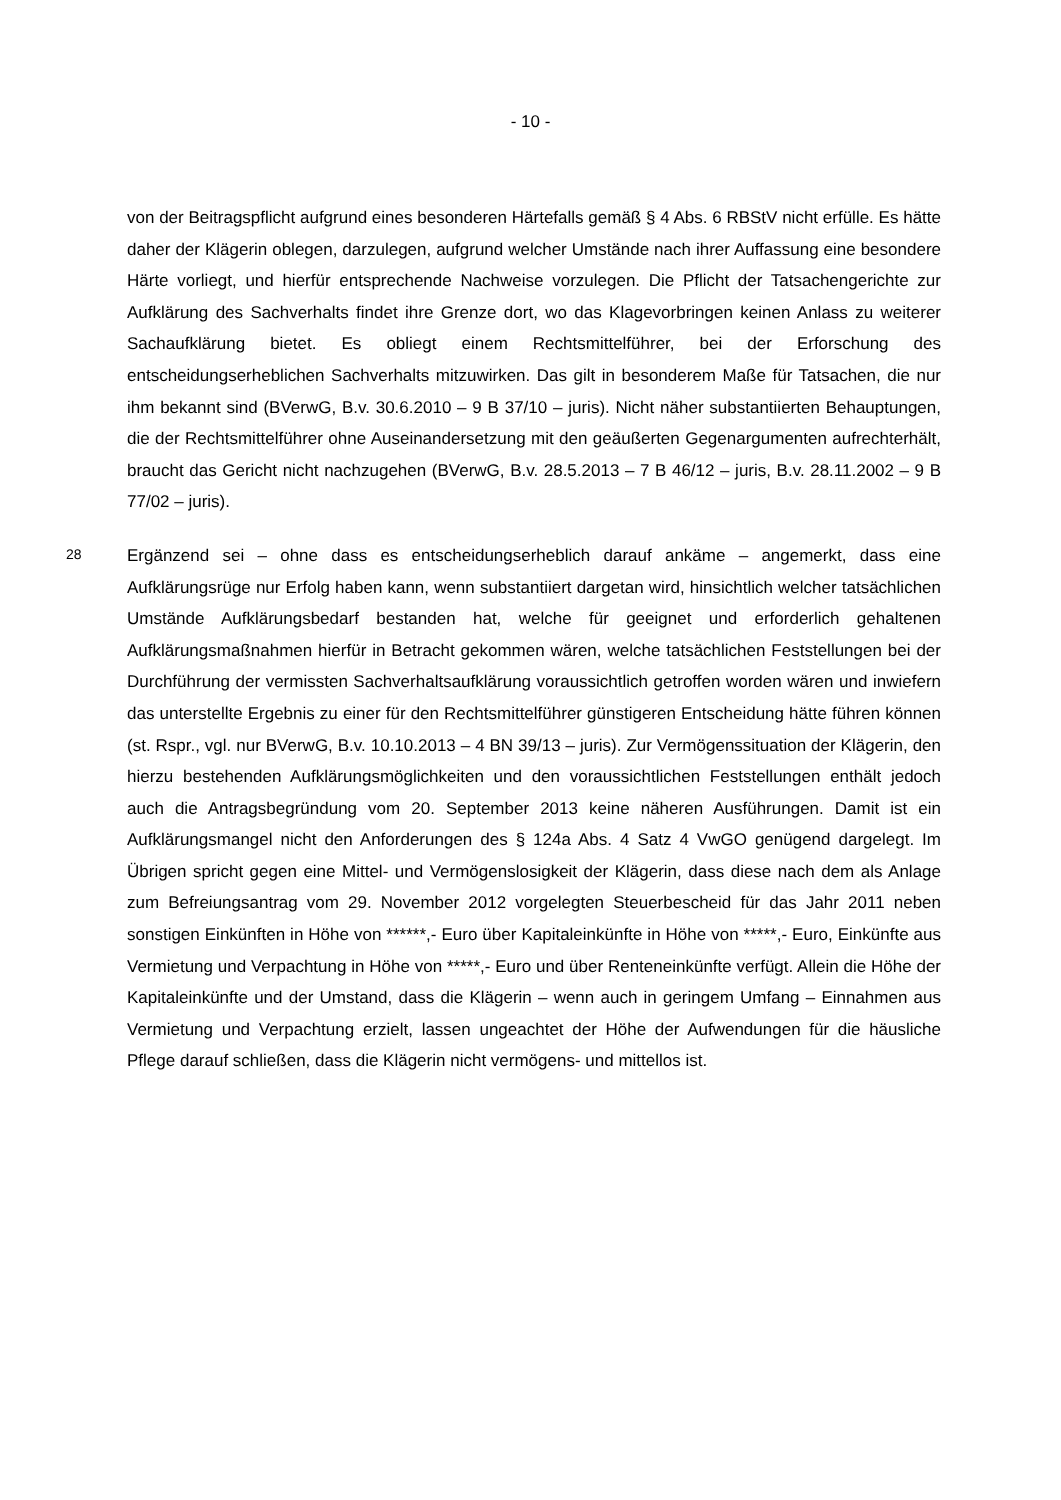- 10 -
von der Beitragspflicht aufgrund eines besonderen Härtefalls gemäß § 4 Abs. 6 RBStV nicht erfülle. Es hätte daher der Klägerin oblegen, darzulegen, aufgrund welcher Umstände nach ihrer Auffassung eine besondere Härte vorliegt, und hierfür entsprechende Nachweise vorzulegen. Die Pflicht der Tatsachengerichte zur Aufklärung des Sachverhalts findet ihre Grenze dort, wo das Klagevorbringen keinen Anlass zu weiterer Sachaufklärung bietet. Es obliegt einem Rechtsmittelführer, bei der Erforschung des entscheidungserheblichen Sachverhalts mitzuwirken. Das gilt in besonderem Maße für Tatsachen, die nur ihm bekannt sind (BVerwG, B.v. 30.6.2010 – 9 B 37/10 – juris). Nicht näher substantiierten Behauptungen, die der Rechtsmittelführer ohne Auseinandersetzung mit den geäußerten Gegenargumenten aufrechterhält, braucht das Gericht nicht nachzugehen (BVerwG, B.v. 28.5.2013 – 7 B 46/12 – juris, B.v. 28.11.2002 – 9 B 77/02 – juris).
28
Ergänzend sei – ohne dass es entscheidungserheblich darauf ankäme – angemerkt, dass eine Aufklärungsrüge nur Erfolg haben kann, wenn substantiiert dargetan wird, hinsichtlich welcher tatsächlichen Umstände Aufklärungsbedarf bestanden hat, welche für geeignet und erforderlich gehaltenen Aufklärungsmaßnahmen hierfür in Betracht gekommen wären, welche tatsächlichen Feststellungen bei der Durchführung der vermissten Sachverhaltsaufklärung voraussichtlich getroffen worden wären und inwiefern das unterstellte Ergebnis zu einer für den Rechtsmittelführer günstigeren Entscheidung hätte führen können (st. Rspr., vgl. nur BVerwG, B.v. 10.10.2013 – 4 BN 39/13 – juris). Zur Vermögenssituation der Klägerin, den hierzu bestehenden Aufklärungsmöglichkeiten und den voraussichtlichen Feststellungen enthält jedoch auch die Antragsbegründung vom 20. September 2013 keine näheren Ausführungen. Damit ist ein Aufklärungsmangel nicht den Anforderungen des § 124a Abs. 4 Satz 4 VwGO genügend dargelegt. Im Übrigen spricht gegen eine Mittel- und Vermögenslosigkeit der Klägerin, dass diese nach dem als Anlage zum Befreiungsantrag vom 29. November 2012 vorgelegten Steuerbescheid für das Jahr 2011 neben sonstigen Einkünften in Höhe von ******,- Euro über Kapitaleinkünfte in Höhe von *****,- Euro, Einkünfte aus Vermietung und Verpachtung in Höhe von *****,- Euro und über Renteneinkünfte verfügt. Allein die Höhe der Kapitaleinkünfte und der Umstand, dass die Klägerin – wenn auch in geringem Umfang – Einnahmen aus Vermietung und Verpachtung erzielt, lassen ungeachtet der Höhe der Aufwendungen für die häusliche Pflege darauf schließen, dass die Klägerin nicht vermögens- und mittellos ist.